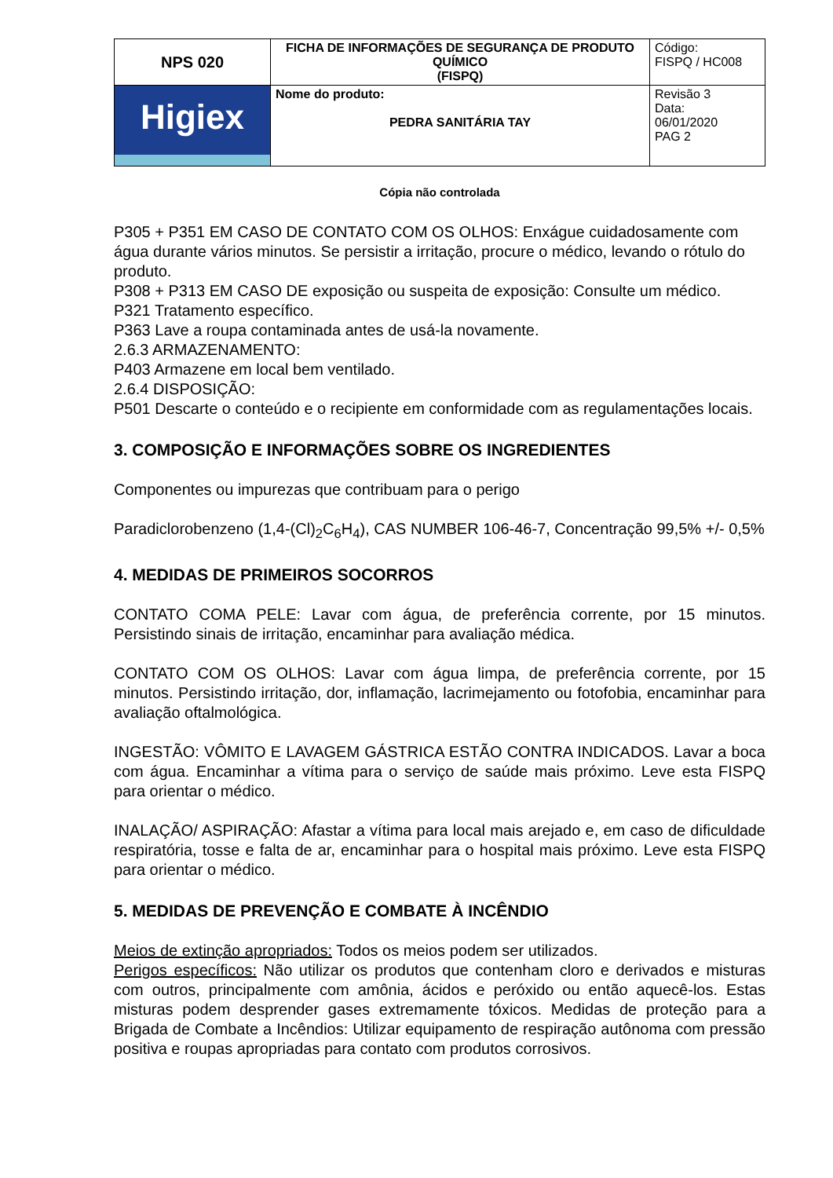| NPS 020 | FICHA DE INFORMAÇÕES DE SEGURANÇA DE PRODUTO QUÍMICO (FISPQ) | Código: FISPQ / HC008 |
| Higiex | Nome do produto: PEDRA SANITÁRIA TAY | Revisão 3 Data: 06/01/2020 PAG 2 |
Cópia não controlada
P305 + P351 EM CASO DE CONTATO COM OS OLHOS: Enxágue cuidadosamente com água durante vários minutos. Se persistir a irritação, procure o médico, levando o rótulo do produto.
P308 + P313 EM CASO DE exposição ou suspeita de exposição: Consulte um médico.
P321 Tratamento específico.
P363 Lave a roupa contaminada antes de usá-la novamente.
2.6.3 ARMAZENAMENTO:
P403 Armazene em local bem ventilado.
2.6.4 DISPOSIÇÃO:
P501 Descarte o conteúdo e o recipiente em conformidade com as regulamentações locais.
3. COMPOSIÇÃO E INFORMAÇÕES SOBRE OS INGREDIENTES
Componentes ou impurezas que contribuam para o perigo
Paradiclorobenzeno (1,4-(Cl)<sub>2</sub>C<sub>6</sub>H<sub>4</sub>), CAS NUMBER 106-46-7, Concentração 99,5% +/- 0,5%
4. MEDIDAS DE PRIMEIROS SOCORROS
CONTATO COMA PELE: Lavar com água, de preferência corrente, por 15 minutos. Persistindo sinais de irritação, encaminhar para avaliação médica.
CONTATO COM OS OLHOS: Lavar com água limpa, de preferência corrente, por 15 minutos. Persistindo irritação, dor, inflamação, lacrimejamento ou fotofobia, encaminhar para avaliação oftalmológica.
INGESTÃO: VÔMITO E LAVAGEM GÁSTRICA ESTÃO CONTRA INDICADOS. Lavar a boca com água. Encaminhar a vítima para o serviço de saúde mais próximo. Leve esta FISPQ para orientar o médico.
INALAÇÃO/ ASPIRAÇÃO: Afastar a vítima para local mais arejado e, em caso de dificuldade respiratória, tosse e falta de ar, encaminhar para o hospital mais próximo. Leve esta FISPQ para orientar o médico.
5. MEDIDAS DE PREVENÇÃO E COMBATE À INCÊNDIO
Meios de extinção apropriados: Todos os meios podem ser utilizados.
Perigos específicos: Não utilizar os produtos que contenham cloro e derivados e misturas com outros, principalmente com amônia, ácidos e peróxido ou então aquecê-los. Estas misturas podem desprender gases extremamente tóxicos. Medidas de proteção para a Brigada de Combate a Incêndios: Utilizar equipamento de respiração autônoma com pressão positiva e roupas apropriadas para contato com produtos corrosivos.